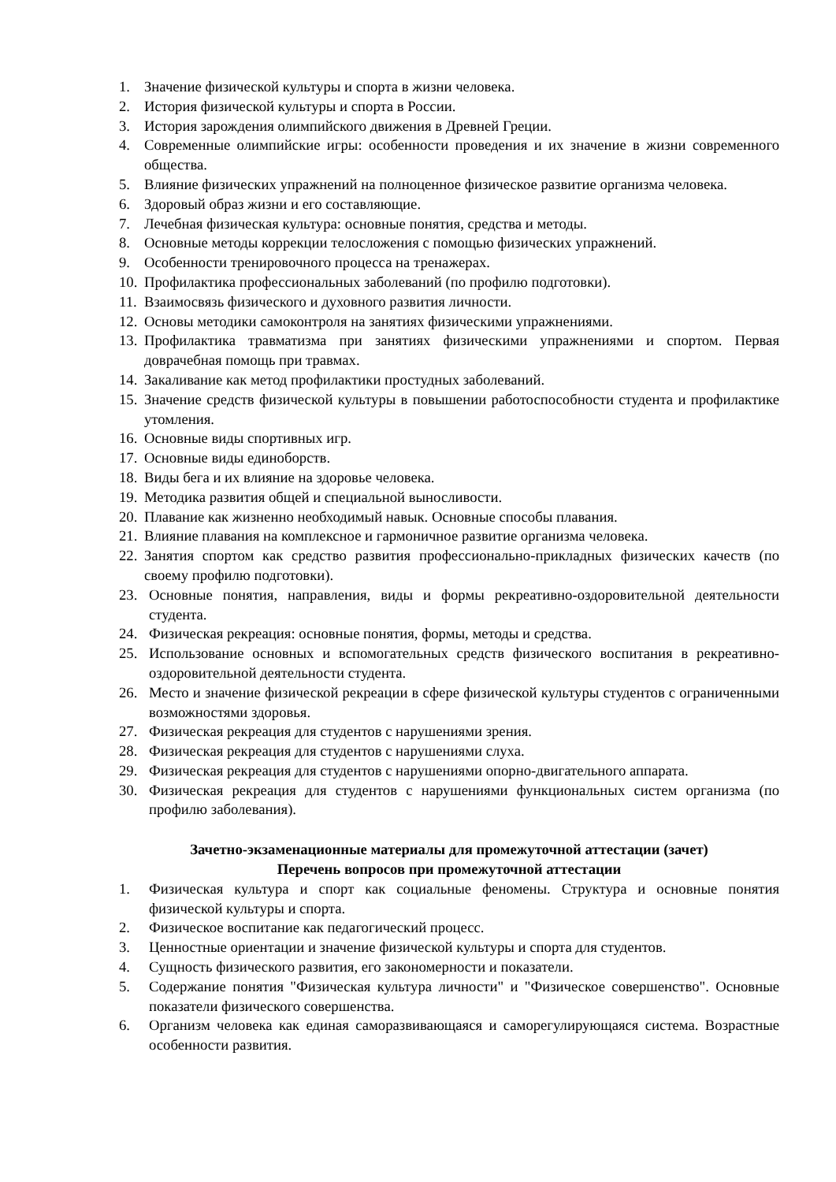1. Значение физической культуры и спорта в жизни человека.
2. История физической культуры и спорта в России.
3. История зарождения олимпийского движения в Древней Греции.
4. Современные олимпийские игры: особенности проведения и их значение в жизни современного общества.
5. Влияние физических упражнений на полноценное физическое развитие организма человека.
6. Здоровый образ жизни и его составляющие.
7. Лечебная физическая культура: основные понятия, средства и методы.
8. Основные методы коррекции телосложения с помощью физических упражнений.
9. Особенности тренировочного процесса на тренажерах.
10. Профилактика профессиональных заболеваний (по профилю подготовки).
11. Взаимосвязь физического и духовного развития личности.
12. Основы методики самоконтроля на занятиях физическими упражнениями.
13. Профилактика травматизма при занятиях физическими упражнениями и спортом. Первая доврачебная помощь при травмах.
14. Закаливание как метод профилактики простудных заболеваний.
15. Значение средств физической культуры в повышении работоспособности студента и профилактике утомления.
16. Основные виды спортивных игр.
17. Основные виды единоборств.
18. Виды бега и их влияние на здоровье человека.
19. Методика развития общей и специальной выносливости.
20. Плавание как жизненно необходимый навык. Основные способы плавания.
21. Влияние плавания на комплексное и гармоничное развитие организма человека.
22. Занятия спортом как средство развития профессионально-прикладных физических качеств (по своему профилю подготовки).
23. Основные понятия, направления, виды и формы рекреативно-оздоровительной деятельности студента.
24. Физическая рекреация: основные понятия, формы, методы и средства.
25. Использование основных и вспомогательных средств физического воспитания в рекреативно-оздоровительной деятельности студента.
26. Место и значение физической рекреации в сфере физической культуры студентов с ограниченными возможностями здоровья.
27. Физическая рекреация для студентов с нарушениями зрения.
28. Физическая рекреация для студентов с нарушениями слуха.
29. Физическая рекреация для студентов с нарушениями опорно-двигательного аппарата.
30. Физическая рекреация для студентов с нарушениями функциональных систем организма (по профилю заболевания).
Зачетно-экзаменационные материалы для промежуточной аттестации (зачет)
Перечень вопросов при промежуточной аттестации
1. Физическая культура и спорт как социальные феномены. Структура и основные понятия физической культуры и спорта.
2. Физическое воспитание как педагогический процесс.
3. Ценностные ориентации и значение физической культуры и спорта для студентов.
4. Сущность физического развития, его закономерности и показатели.
5. Содержание понятия "Физическая культура личности" и "Физическое совершенство". Основные показатели физического совершенства.
6. Организм человека как единая саморазвивающаяся и саморегулирующаяся система. Возрастные особенности развития.